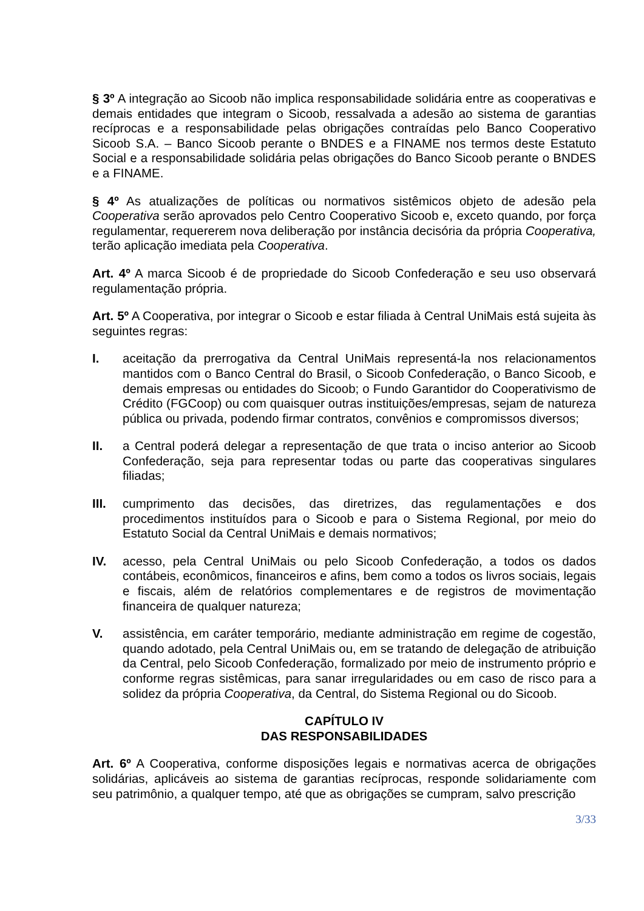§ 3º A integração ao Sicoob não implica responsabilidade solidária entre as cooperativas e demais entidades que integram o Sicoob, ressalvada a adesão ao sistema de garantias recíprocas e a responsabilidade pelas obrigações contraídas pelo Banco Cooperativo Sicoob S.A. – Banco Sicoob perante o BNDES e a FINAME nos termos deste Estatuto Social e a responsabilidade solidária pelas obrigações do Banco Sicoob perante o BNDES e a FINAME.
§ 4º As atualizações de políticas ou normativos sistêmicos objeto de adesão pela Cooperativa serão aprovados pelo Centro Cooperativo Sicoob e, exceto quando, por força regulamentar, requererem nova deliberação por instância decisória da própria Cooperativa, terão aplicação imediata pela Cooperativa.
Art. 4º A marca Sicoob é de propriedade do Sicoob Confederação e seu uso observará regulamentação própria.
Art. 5º A Cooperativa, por integrar o Sicoob e estar filiada à Central UniMais está sujeita às seguintes regras:
I. aceitação da prerrogativa da Central UniMais representá-la nos relacionamentos mantidos com o Banco Central do Brasil, o Sicoob Confederação, o Banco Sicoob, e demais empresas ou entidades do Sicoob; o Fundo Garantidor do Cooperativismo de Crédito (FGCoop) ou com quaisquer outras instituições/empresas, sejam de natureza pública ou privada, podendo firmar contratos, convênios e compromissos diversos;
II. a Central poderá delegar a representação de que trata o inciso anterior ao Sicoob Confederação, seja para representar todas ou parte das cooperativas singulares filiadas;
III. cumprimento das decisões, das diretrizes, das regulamentações e dos procedimentos instituídos para o Sicoob e para o Sistema Regional, por meio do Estatuto Social da Central UniMais e demais normativos;
IV. acesso, pela Central UniMais ou pelo Sicoob Confederação, a todos os dados contábeis, econômicos, financeiros e afins, bem como a todos os livros sociais, legais e fiscais, além de relatórios complementares e de registros de movimentação financeira de qualquer natureza;
V. assistência, em caráter temporário, mediante administração em regime de cogestão, quando adotado, pela Central UniMais ou, em se tratando de delegação de atribuição da Central, pelo Sicoob Confederação, formalizado por meio de instrumento próprio e conforme regras sistêmicas, para sanar irregularidades ou em caso de risco para a solidez da própria Cooperativa, da Central, do Sistema Regional ou do Sicoob.
CAPÍTULO IV
DAS RESPONSABILIDADES
Art. 6º A Cooperativa, conforme disposições legais e normativas acerca de obrigações solidárias, aplicáveis ao sistema de garantias recíprocas, responde solidariamente com seu patrimônio, a qualquer tempo, até que as obrigações se cumpram, salvo prescrição
3/33